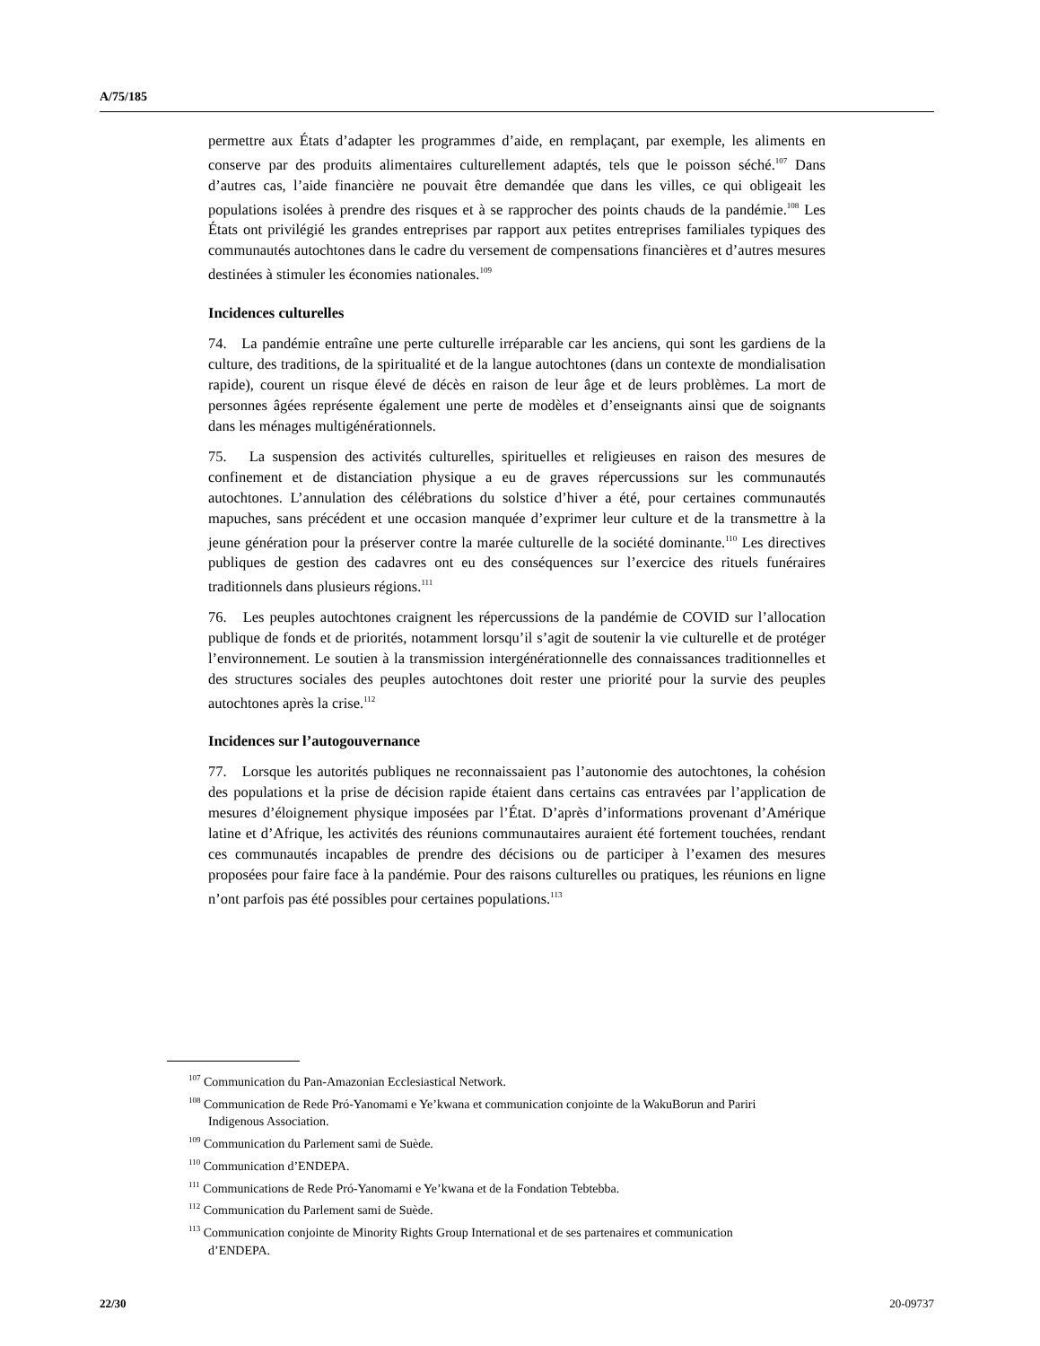A/75/185
permettre aux États d’adapter les programmes d’aide, en remplaçant, par exemple, les aliments en conserve par des produits alimentaires culturellement adaptés, tels que le poisson séché.<sup>107</sup> Dans d’autres cas, l’aide financière ne pouvait être demandée que dans les villes, ce qui obligeait les populations isolées à prendre des risques et à se rapprocher des points chauds de la pandémie.<sup>108</sup> Les États ont privilégié les grandes entreprises par rapport aux petites entreprises familiales typiques des communautés autochtones dans le cadre du versement de compensations financières et d’autres mesures destinées à stimuler les économies nationales.<sup>109</sup>
Incidences culturelles
74. La pandémie entraîne une perte culturelle irréparable car les anciens, qui sont les gardiens de la culture, des traditions, de la spiritualité et de la langue autochtones (dans un contexte de mondialisation rapide), courent un risque élevé de décès en raison de leur âge et de leurs problèmes. La mort de personnes âgées représente également une perte de modèles et d’enseignants ainsi que de soignants dans les ménages multigénérationnels.
75. La suspension des activités culturelles, spirituelles et religieuses en raison des mesures de confinement et de distanciation physique a eu de graves répercussions sur les communautés autochtones. L’annulation des célébrations du solstice d’hiver a été, pour certaines communautés mapuches, sans précédent et une occasion manquée d’exprimer leur culture et de la transmettre à la jeune génération pour la préserver contre la marée culturelle de la société dominante.<sup>110</sup> Les directives publiques de gestion des cadavres ont eu des conséquences sur l’exercice des rituels funéraires traditionnels dans plusieurs régions.<sup>111</sup>
76. Les peuples autochtones craignent les répercussions de la pandémie de COVID sur l’allocation publique de fonds et de priorités, notamment lorsqu’il s’agit de soutenir la vie culturelle et de protéger l’environnement. Le soutien à la transmission intergénérationnelle des connaissances traditionnelles et des structures sociales des peuples autochtones doit rester une priorité pour la survie des peuples autochtones après la crise.<sup>112</sup>
Incidences sur l’autogouvernance
77. Lorsque les autorités publiques ne reconnaissaient pas l’autonomie des autochtones, la cohésion des populations et la prise de décision rapide étaient dans certains cas entravées par l’application de mesures d’éloignement physique imposées par l’État. D’après d’informations provenant d’Amérique latine et d’Afrique, les activités des réunions communautaires auraient été fortement touchées, rendant ces communautés incapables de prendre des décisions ou de participer à l’examen des mesures proposées pour faire face à la pandémie. Pour des raisons culturelles ou pratiques, les réunions en ligne n’ont parfois pas été possibles pour certaines populations.<sup>113</sup>
<sup>107</sup> Communication du Pan-Amazonian Ecclesiastical Network.
<sup>108</sup> Communication de Rede Pró-Yanomami e Ye’kwana et communication conjointe de la WakuBorun and Pariri Indigenous Association.
<sup>109</sup> Communication du Parlement sami de Suède.
<sup>110</sup> Communication d’ENDEPA.
<sup>111</sup> Communications de Rede Pró-Yanomami e Ye’kwana et de la Fondation Tebtebba.
<sup>112</sup> Communication du Parlement sami de Suède.
<sup>113</sup> Communication conjointe de Minority Rights Group International et de ses partenaires et communication d’ENDEPA.
22/30 20-09737